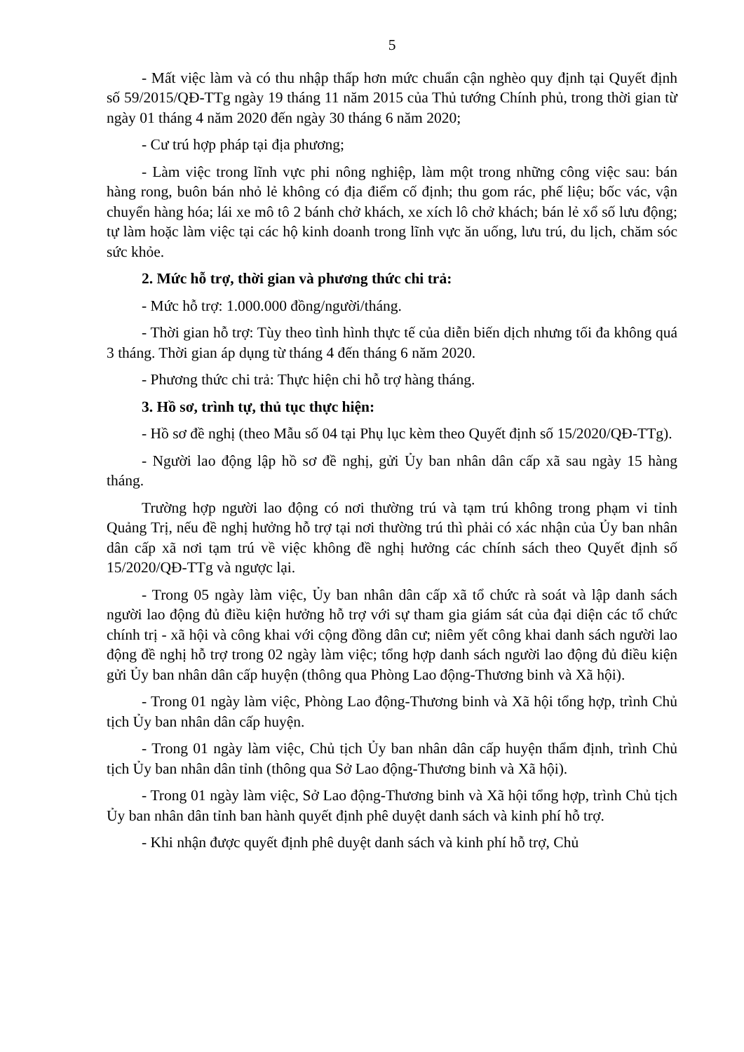5
- Mất việc làm và có thu nhập thấp hơn mức chuẩn cận nghèo quy định tại Quyết định số 59/2015/QĐ-TTg ngày 19 tháng 11 năm 2015 của Thủ tướng Chính phủ, trong thời gian từ ngày 01 tháng 4 năm 2020 đến ngày 30 tháng 6 năm 2020;
- Cư trú hợp pháp tại địa phương;
- Làm việc trong lĩnh vực phi nông nghiệp, làm một trong những công việc sau: bán hàng rong, buôn bán nhỏ lẻ không có địa điểm cố định; thu gom rác, phế liệu; bốc vác, vận chuyển hàng hóa; lái xe mô tô 2 bánh chở khách, xe xích lô chở khách; bán lẻ xổ số lưu động; tự làm hoặc làm việc tại các hộ kinh doanh trong lĩnh vực ăn uống, lưu trú, du lịch, chăm sóc sức khỏe.
2. Mức hỗ trợ, thời gian và phương thức chi trả:
- Mức hỗ trợ: 1.000.000 đồng/người/tháng.
- Thời gian hỗ trợ: Tùy theo tình hình thực tế của diễn biến dịch nhưng tối đa không quá 3 tháng. Thời gian áp dụng từ tháng 4 đến tháng 6 năm 2020.
- Phương thức chi trả: Thực hiện chi hỗ trợ hàng tháng.
3. Hồ sơ, trình tự, thủ tục thực hiện:
- Hồ sơ đề nghị (theo Mẫu số 04 tại Phụ lục kèm theo Quyết định số 15/2020/QĐ-TTg).
- Người lao động lập hồ sơ đề nghị, gửi Ủy ban nhân dân cấp xã sau ngày 15 hàng tháng.
Trường hợp người lao động có nơi thường trú và tạm trú không trong phạm vi tỉnh Quảng Trị, nếu đề nghị hưởng hỗ trợ tại nơi thường trú thì phải có xác nhận của Ủy ban nhân dân cấp xã nơi tạm trú về việc không đề nghị hưởng các chính sách theo Quyết định số 15/2020/QĐ-TTg và ngược lại.
- Trong 05 ngày làm việc, Ủy ban nhân dân cấp xã tổ chức rà soát và lập danh sách người lao động đủ điều kiện hưởng hỗ trợ với sự tham gia giám sát của đại diện các tổ chức chính trị - xã hội và công khai với cộng đồng dân cư; niêm yết công khai danh sách người lao động đề nghị hỗ trợ trong 02 ngày làm việc; tổng hợp danh sách người lao động đủ điều kiện gửi Ủy ban nhân dân cấp huyện (thông qua Phòng Lao động-Thương binh và Xã hội).
- Trong 01 ngày làm việc, Phòng Lao động-Thương binh và Xã hội tổng hợp, trình Chủ tịch Ủy ban nhân dân cấp huyện.
- Trong 01 ngày làm việc, Chủ tịch Ủy ban nhân dân cấp huyện thẩm định, trình Chủ tịch Ủy ban nhân dân tỉnh (thông qua Sở Lao động-Thương binh và Xã hội).
- Trong 01 ngày làm việc, Sở Lao động-Thương binh và Xã hội tổng hợp, trình Chủ tịch Ủy ban nhân dân tỉnh ban hành quyết định phê duyệt danh sách và kinh phí hỗ trợ.
- Khi nhận được quyết định phê duyệt danh sách và kinh phí hỗ trợ, Chủ